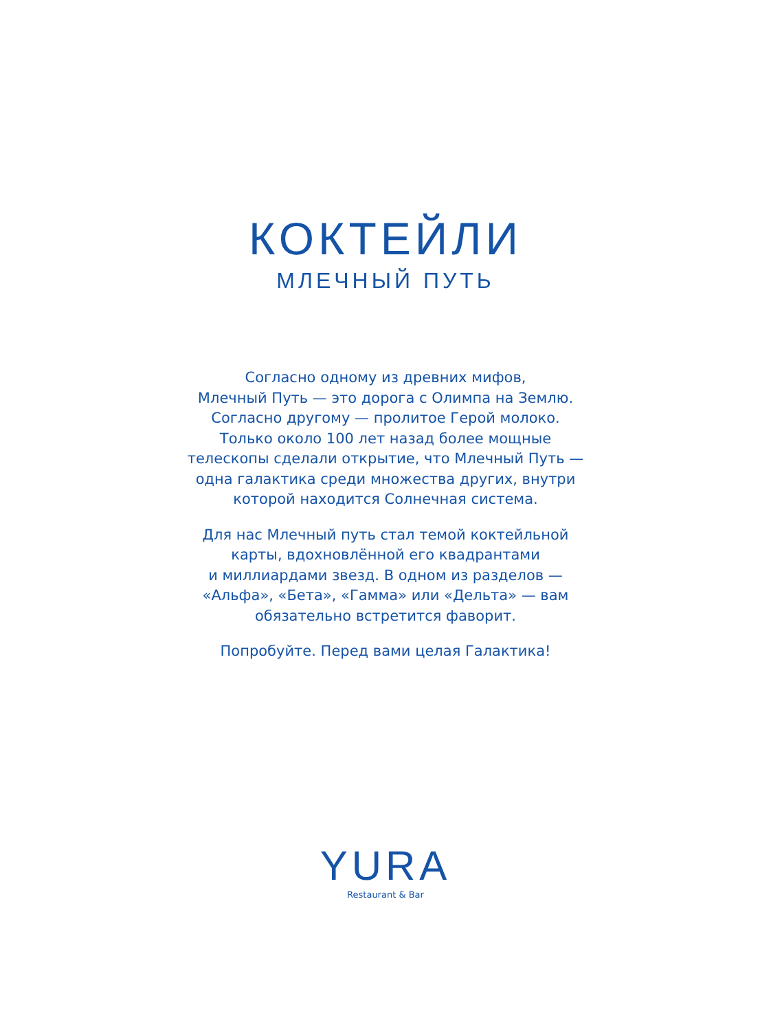КОКТЕЙЛИ
МЛЕЧНЫЙ ПУТЬ
Согласно одному из древних мифов,
Млечный Путь — это дорога с Олимпа на Землю.
Согласно другому — пролитое Герой молоко.
Только около 100 лет назад более мощные
телескопы сделали открытие, что Млечный Путь —
одна галактика среди множества других, внутри
которой находится Солнечная система.
Для нас Млечный путь стал темой коктейльной
карты, вдохновлённой его квадрантами
и миллиардами звезд. В одном из разделов —
«Альфа», «Бета», «Гамма» или «Дельта» — вам
обязательно встретится фаворит.
Попробуйте. Перед вами целая Галактика!
YURA
Restaurant & Bar